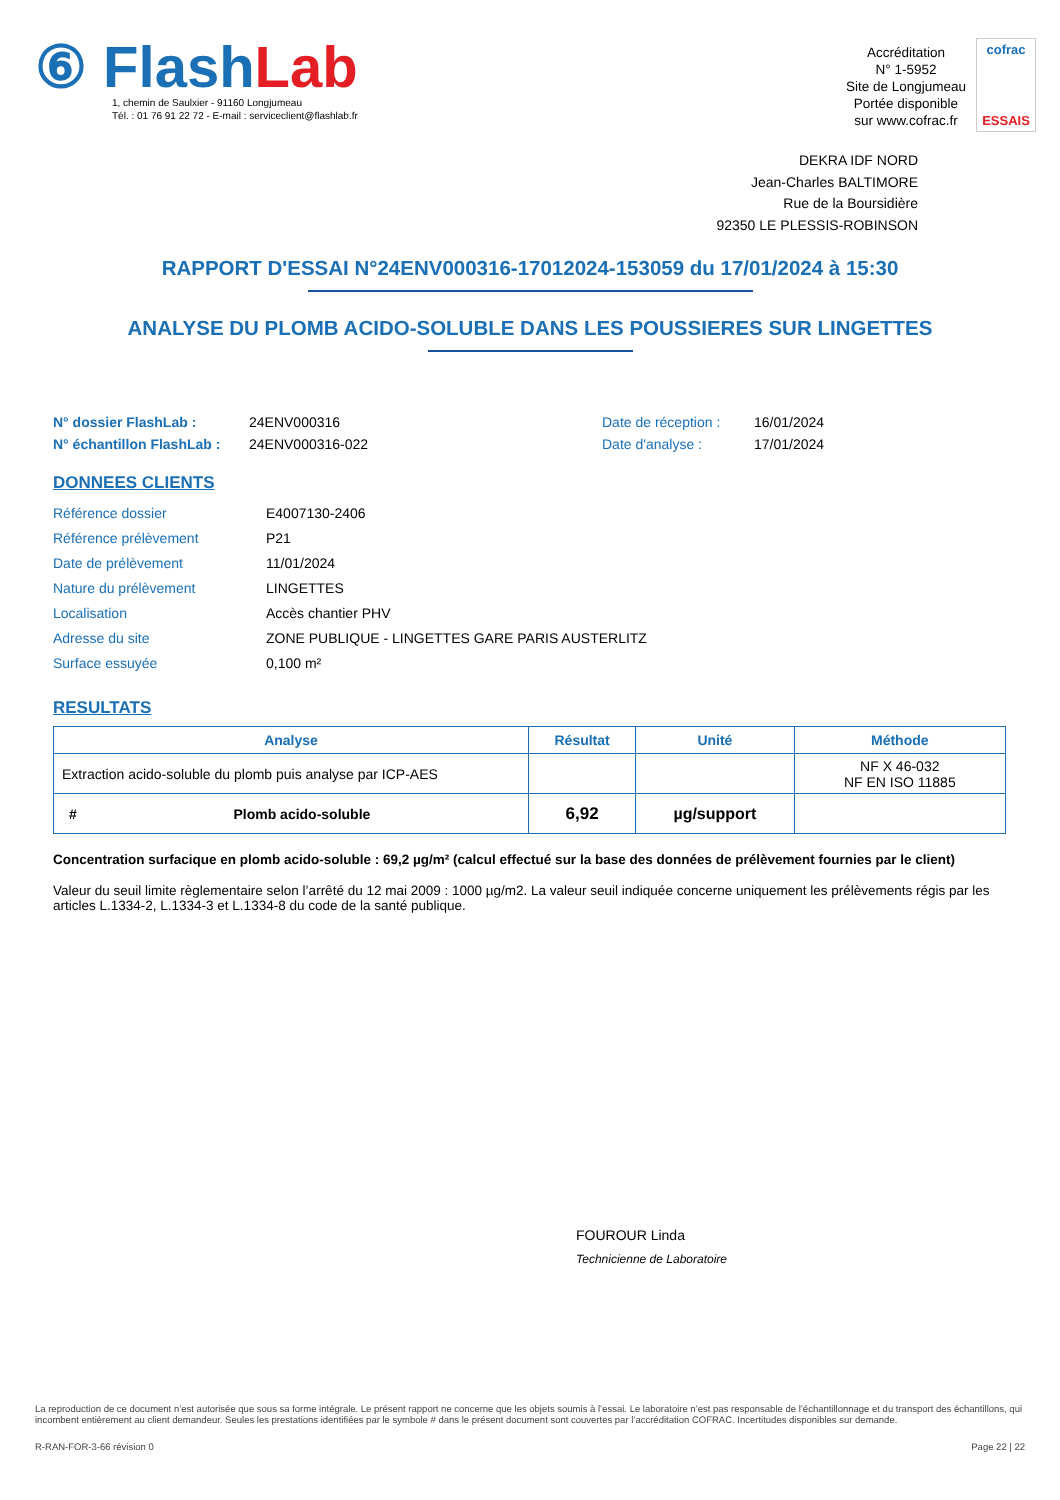⑥ FlashLab
1, chemin de Saulxier - 91160 Longjumeau
Tél. : 01 76 91 22 72 - E-mail : serviceclient@flashlab.fr
Accréditation
N° 1-5952
Site de Longjumeau
Portée disponible
sur www.cofrac.fr
cofrac
ESSAIS
DEKRA IDF NORD
Jean-Charles BALTIMORE
Rue de la Boursidière
92350 LE PLESSIS-ROBINSON
RAPPORT D'ESSAI N°24ENV000316-17012024-153059 du 17/01/2024 à 15:30
ANALYSE DU PLOMB ACIDO-SOLUBLE DANS LES POUSSIERES SUR LINGETTES
N° dossier FlashLab : 24ENV000316 Date de réception : 16/01/2024 N° échantillon FlashLab : 24ENV000316-022 Date d'analyse : 17/01/2024
DONNEES CLIENTS
Référence dossier E4007130-2406 Référence prélèvement P21 Date de prélèvement 11/01/2024 Nature du prélèvement LINGETTES Localisation Accès chantier PHV Adresse du site ZONE PUBLIQUE - LINGETTES GARE PARIS AUSTERLITZ Surface essuyée 0,100 m²
RESULTATS
| Analyse | Résultat | Unité | Méthode |
| --- | --- | --- | --- |
| Extraction acido-soluble du plomb puis analyse par ICP-AES | | | NF X 46-032 NF EN ISO 11885 |
| # Plomb acido-soluble | 6,92 | µg/support | |
Concentration surfacique en plomb acido-soluble : 69,2 µg/m² (calcul effectué sur la base des données de prélèvement fournies par le client)
Valeur du seuil limite règlementaire selon l’arrêté du 12 mai 2009 : 1000 µg/m2. La valeur seuil indiquée concerne uniquement les prélèvements régis par les articles L.1334-2, L.1334-3 et L.1334-8 du code de la santé publique.
FOUROUR Linda
Technicienne de Laboratoire
La reproduction de ce document n’est autorisée que sous sa forme intégrale. Le présent rapport ne concerne que les objets soumis à l’essai. Le laboratoire n’est pas responsable de l’échantillonnage et du transport des échantillons, qui incombent entièrement au client demandeur. Seules les prestations identifiées par le symbole # dans le présent document sont couvertes par l’accréditation COFRAC. Incertitudes disponibles sur demande.
R-RAN-FOR-3-66 révision 0 Page 22 | 22